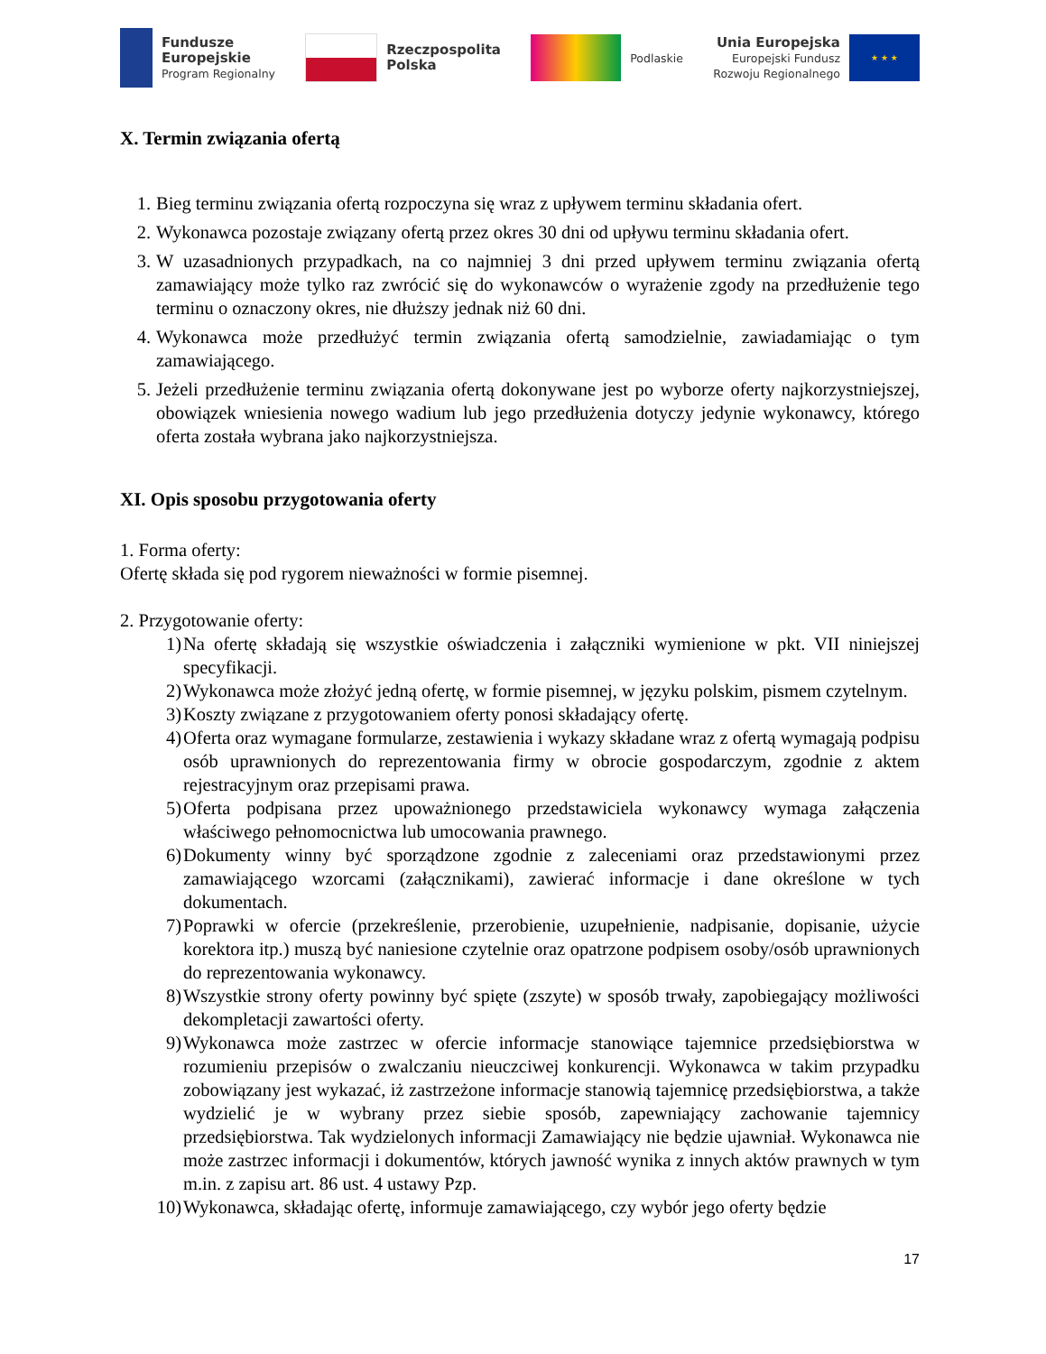Fundusze
Europejskie
Program Regionalny
Rzeczpospolita
Polska
Podlaskie
Unia Europejska
Europejski Fundusz
Rozwoju Regionalnego
★ ★ ★
X. Termin związania ofertą
1. Bieg terminu związania ofertą rozpoczyna się wraz z upływem terminu składania ofert.
2. Wykonawca pozostaje związany ofertą przez okres 30 dni od upływu terminu składania ofert.
3. W uzasadnionych przypadkach, na co najmniej 3 dni przed upływem terminu związania ofertą zamawiający może tylko raz zwrócić się do wykonawców o wyrażenie zgody na przedłużenie tego terminu o oznaczony okres, nie dłuższy jednak niż 60 dni.
4. Wykonawca może przedłużyć termin związania ofertą samodzielnie, zawiadamiając o tym zamawiającego.
5. Jeżeli przedłużenie terminu związania ofertą dokonywane jest po wyborze oferty najkorzystniejszej, obowiązek wniesienia nowego wadium lub jego przedłużenia dotyczy jedynie wykonawcy, którego oferta została wybrana jako najkorzystniejsza.
XI. Opis sposobu przygotowania oferty
1. Forma oferty:
Ofertę składa się pod rygorem nieważności w formie pisemnej.
2. Przygotowanie oferty:
1) Na ofertę składają się wszystkie oświadczenia i załączniki wymienione w pkt. VII niniejszej specyfikacji.
2) Wykonawca może złożyć jedną ofertę, w formie pisemnej, w języku polskim, pismem czytelnym.
3) Koszty związane z przygotowaniem oferty ponosi składający ofertę.
4) Oferta oraz wymagane formularze, zestawienia i wykazy składane wraz z ofertą wymagają podpisu osób uprawnionych do reprezentowania firmy w obrocie gospodarczym, zgodnie z aktem rejestracyjnym oraz przepisami prawa.
5) Oferta podpisana przez upoważnionego przedstawiciela wykonawcy wymaga załączenia właściwego pełnomocnictwa lub umocowania prawnego.
6) Dokumenty winny być sporządzone zgodnie z zaleceniami oraz przedstawionymi przez zamawiającego wzorcami (załącznikami), zawierać informacje i dane określone w tych dokumentach.
7) Poprawki w ofercie (przekreślenie, przerobienie, uzupełnienie, nadpisanie, dopisanie, użycie korektora itp.) muszą być naniesione czytelnie oraz opatrzone podpisem osoby/osób uprawnionych do reprezentowania wykonawcy.
8) Wszystkie strony oferty powinny być spięte (zszyte) w sposób trwały, zapobiegający możliwości dekompletacji zawartości oferty.
9) Wykonawca może zastrzec w ofercie informacje stanowiące tajemnice przedsiębiorstwa w rozumieniu przepisów o zwalczaniu nieuczciwej konkurencji. Wykonawca w takim przypadku zobowiązany jest wykazać, iż zastrzeżone informacje stanowią tajemnicę przedsiębiorstwa, a także wydzielić je w wybrany przez siebie sposób, zapewniający zachowanie tajemnicy przedsiębiorstwa. Tak wydzielonych informacji Zamawiający nie będzie ujawniał. Wykonawca nie może zastrzec informacji i dokumentów, których jawność wynika z innych aktów prawnych w tym m.in. z zapisu art. 86 ust. 4 ustawy Pzp.
10) Wykonawca, składając ofertę, informuje zamawiającego, czy wybór jego oferty będzie
17